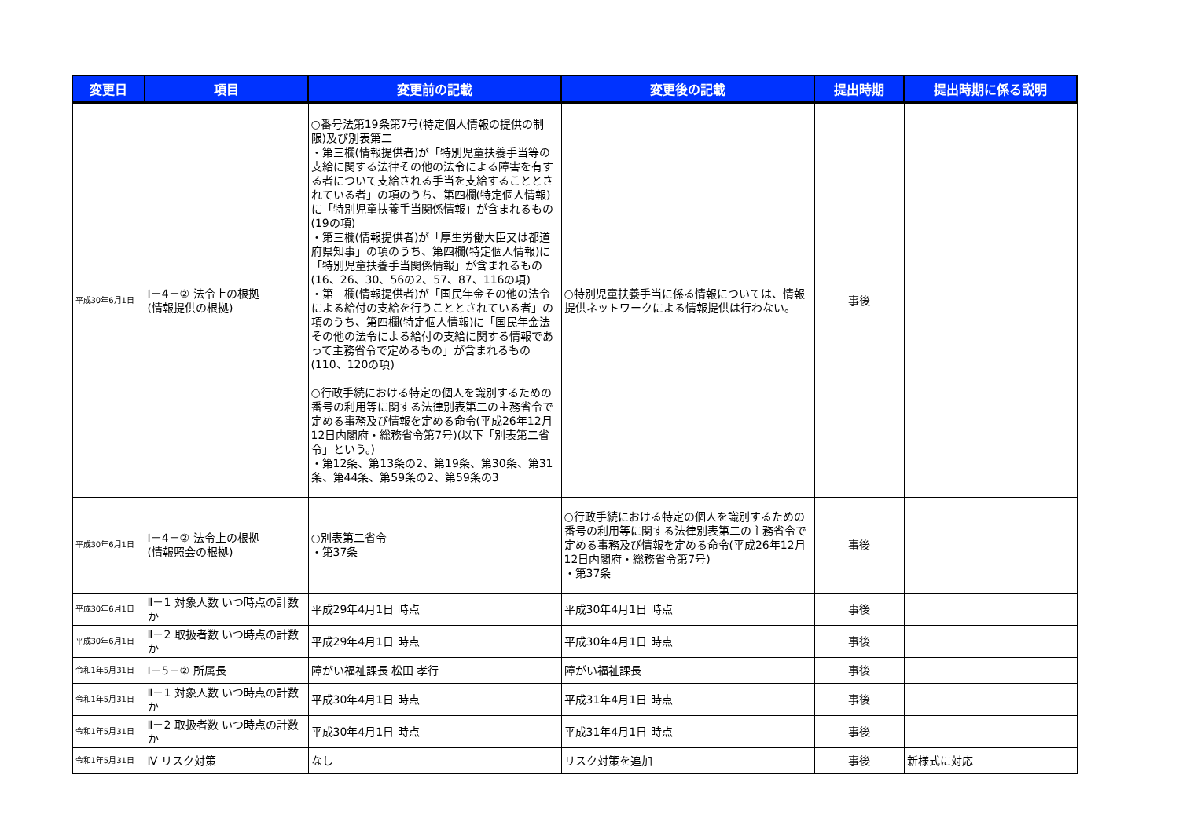| 変更日 | 項目 | 変更前の記載 | 変更後の記載 | 提出時期 | 提出時期に係る説明 |
| --- | --- | --- | --- | --- | --- |
| 平成30年6月1日 | Ⅰ－4－② 法令上の根拠 (情報提供の根拠) | ○番号法第19条第7号(特定個人情報の提供の制限)及び別表第二 ・第三欄(情報提供者)が「特別児童扶養手当等の支給に関する法律その他の法令による障害を有する者について支給される手当を支給することとされている者」の項のうち、第四欄(特定個人情報)に「特別児童扶養手当関係情報」が含まれるもの(19の項) ・第三欄(情報提供者)が「厚生労働大臣又は都道府県知事」の項のうち、第四欄(特定個人情報)に「特別児童扶養手当関係情報」が含まれるもの(16、26、30、56の2、57、87、116の項) ・第三欄(情報提供者)が「国民年金その他の法令による給付の支給を行うこととされている者」の項のうち、第四欄(特定個人情報)に「国民年金法その他の法令による給付の支給に関する情報であって主務省令で定めるもの」が含まれるもの(110、120の項) ○行政手続における特定の個人を識別するための番号の利用等に関する法律別表第二の主務省令で定める事務及び情報を定める命令(平成26年12月12日内閣府・総務省令第7号)(以下「別表第二省令」という。) ・第12条、第13条の2、第19条、第30条、第31条、第44条、第59条の2、第59条の3 | ○特別児童扶養手当に係る情報については、情報提供ネットワークによる情報提供は行わない。 | 事後 | |
| 平成30年6月1日 | Ⅰ－4－② 法令上の根拠 (情報照会の根拠) | ○別表第二省令 ・第37条 | ○行政手続における特定の個人を識別するための番号の利用等に関する法律別表第二の主務省令で定める事務及び情報を定める命令(平成26年12月12日内閣府・総務省令第7号) ・第37条 | 事後 | |
| 平成30年6月1日 | Ⅱ－1 対象人数 いつ時点の計数か | 平成29年4月1日 時点 | 平成30年4月1日 時点 | 事後 | |
| 平成30年6月1日 | Ⅱ－2 取扱者数 いつ時点の計数か | 平成29年4月1日 時点 | 平成30年4月1日 時点 | 事後 | |
| 令和1年5月31日 | Ⅰ－5－② 所属長 | 障がい福祉課長 松田 孝行 | 障がい福祉課長 | 事後 | |
| 令和1年5月31日 | Ⅱ－1 対象人数 いつ時点の計数か | 平成30年4月1日 時点 | 平成31年4月1日 時点 | 事後 | |
| 令和1年5月31日 | Ⅱ－2 取扱者数 いつ時点の計数か | 平成30年4月1日 時点 | 平成31年4月1日 時点 | 事後 | |
| 令和1年5月31日 | Ⅳ リスク対策 | なし | リスク対策を追加 | 事後 | 新様式に対応 |